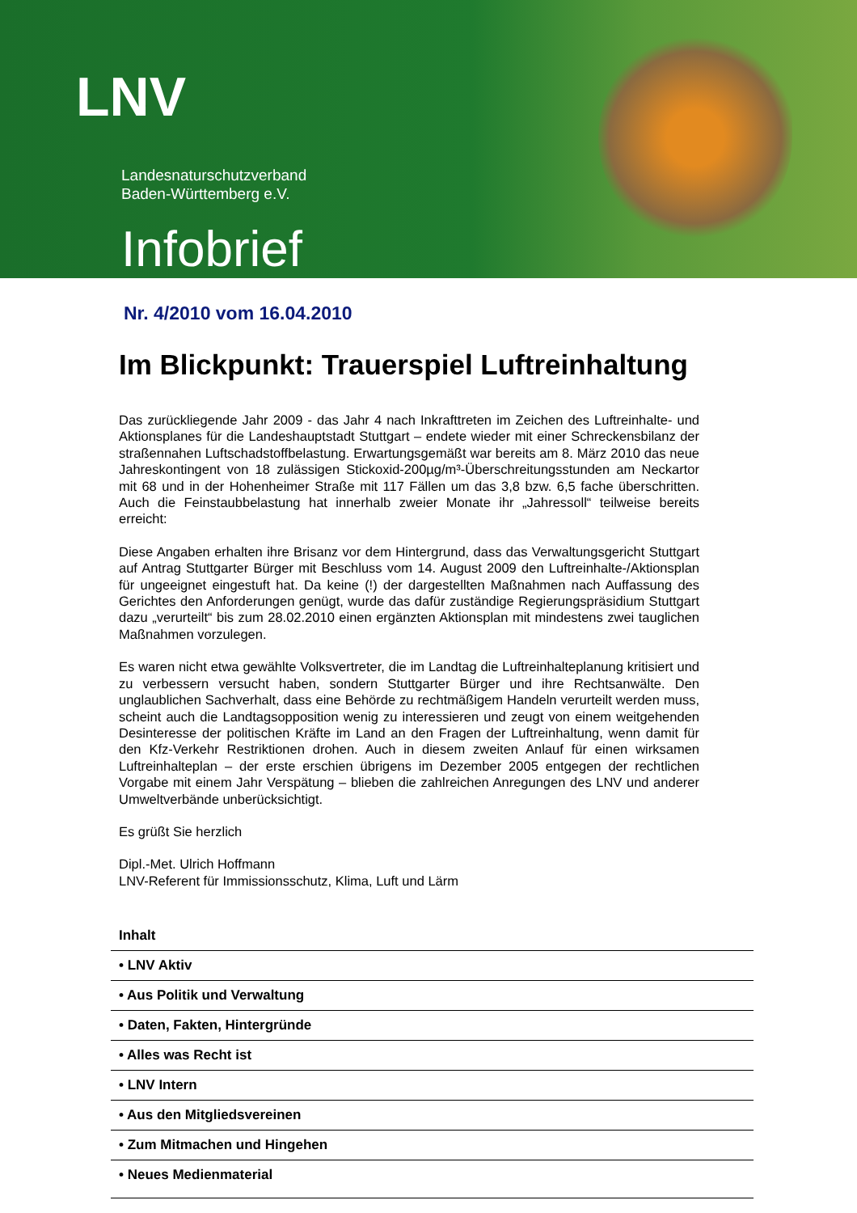LNV
Landesnaturschutzverband
Baden-Württemberg e.V.
Infobrief
Nr. 4/2010 vom 16.04.2010
Im Blickpunkt: Trauerspiel Luftreinhaltung
Das zurückliegende Jahr 2009 - das Jahr 4 nach Inkrafttreten im Zeichen des Luftreinhalte- und Aktionsplanes für die Landeshauptstadt Stuttgart – endete wieder mit einer Schreckensbilanz der straßennahen Luftschadstoffbelastung. Erwartungsgemäßt war bereits am 8. März 2010 das neue Jahreskontingent von 18 zulässigen Stickoxid-200µg/m³-Überschreitungsstunden am Neckartor mit 68 und in der Hohenheimer Straße mit 117 Fällen um das 3,8 bzw. 6,5 fache überschritten. Auch die Feinstaubbelastung hat innerhalb zweier Monate ihr „Jahressoll“ teilweise bereits erreicht:
Diese Angaben erhalten ihre Brisanz vor dem Hintergrund, dass das Verwaltungsgericht Stuttgart auf Antrag Stuttgarter Bürger mit Beschluss vom 14. August 2009 den Luftreinhalte-/Aktionsplan für ungeeignet eingestuft hat. Da keine (!) der dargestellten Maßnahmen nach Auffassung des Gerichtes den Anforderungen genügt, wurde das dafür zuständige Regierungspräsidium Stuttgart dazu „verurteilt“ bis zum 28.02.2010 einen ergänzten Aktionsplan mit mindestens zwei tauglichen Maßnahmen vorzulegen.
Es waren nicht etwa gewählte Volksvertreter, die im Landtag die Luftreinhalteplanung kritisiert und zu verbessern versucht haben, sondern Stuttgarter Bürger und ihre Rechtsanwälte. Den unglaublichen Sachverhalt, dass eine Behörde zu rechtmäßigem Handeln verurteilt werden muss, scheint auch die Landtagsopposition wenig zu interessieren und zeugt von einem weitgehenden Desinteresse der politischen Kräfte im Land an den Fragen der Luftreinhaltung, wenn damit für den Kfz-Verkehr Restriktionen drohen. Auch in diesem zweiten Anlauf für einen wirksamen Luftreinhalteplan – der erste erschien übrigens im Dezember 2005 entgegen der rechtlichen Vorgabe mit einem Jahr Verspätung – blieben die zahlreichen Anregungen des LNV und anderer Umweltverbände unberücksichtigt.
Es grüßt Sie herzlich
Dipl.-Met. Ulrich Hoffmann
LNV-Referent für Immissionsschutz, Klima, Luft und Lärm
Inhalt
• LNV Aktiv
• Aus Politik und Verwaltung
• Daten, Fakten, Hintergründe
• Alles was Recht ist
• LNV Intern
• Aus den Mitgliedsvereinen
• Zum Mitmachen und Hingehen
• Neues Medienmaterial